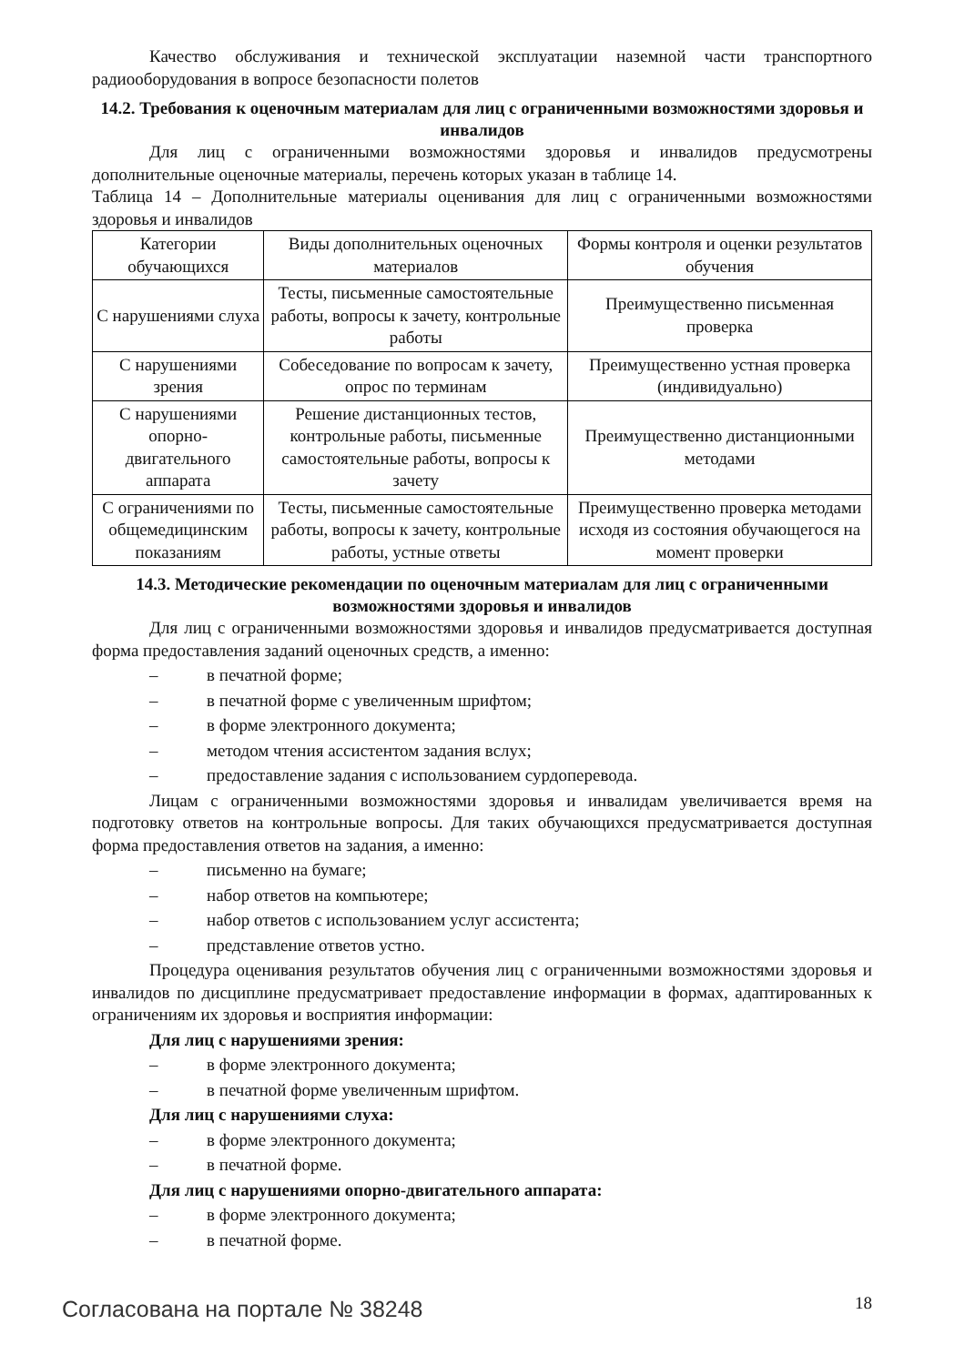Качество обслуживания и технической эксплуатации наземной части транспортного радиооборудования в вопросе безопасности полетов
14.2. Требования к оценочным материалам для лиц с ограниченными возможностями здоровья и инвалидов
Для лиц с ограниченными возможностями здоровья и инвалидов предусмотрены дополнительные оценочные материалы, перечень которых указан в таблице 14.
Таблица 14 – Дополнительные материалы оценивания для лиц с ограниченными возможностями здоровья и инвалидов
| Категории обучающихся | Виды дополнительных оценочных материалов | Формы контроля и оценки результатов обучения |
| С нарушениями слуха | Тесты, письменные самостоятельные работы, вопросы к зачету, контрольные работы | Преимущественно письменная проверка |
| С нарушениями зрения | Собеседование по вопросам к зачету, опрос по терминам | Преимущественно устная проверка (индивидуально) |
| С нарушениями опорно-двигательного аппарата | Решение дистанционных тестов, контрольные работы, письменные самостоятельные работы, вопросы к зачету | Преимущественно дистанционными методами |
| С ограничениями по общемедицинским показаниям | Тесты, письменные самостоятельные работы, вопросы к зачету, контрольные работы, устные ответы | Преимущественно проверка методами исходя из состояния обучающегося на момент проверки |
14.3. Методические рекомендации по оценочным материалам для лиц с ограниченными возможностями здоровья и инвалидов
Для лиц с ограниченными возможностями здоровья и инвалидов предусматривается доступная форма предоставления заданий оценочных средств, а именно:
– в печатной форме;
– в печатной форме с увеличенным шрифтом;
– в форме электронного документа;
– методом чтения ассистентом задания вслух;
– предоставление задания с использованием сурдоперевода.
Лицам с ограниченными возможностями здоровья и инвалидам увеличивается время на подготовку ответов на контрольные вопросы. Для таких обучающихся предусматривается доступная форма предоставления ответов на задания, а именно:
– письменно на бумаге;
– набор ответов на компьютере;
– набор ответов с использованием услуг ассистента;
– представление ответов устно.
Процедура оценивания результатов обучения лиц с ограниченными возможностями здоровья и инвалидов по дисциплине предусматривает предоставление информации в формах, адаптированных к ограничениям их здоровья и восприятия информации:
Для лиц с нарушениями зрения:
– в форме электронного документа;
– в печатной форме увеличенным шрифтом.
Для лиц с нарушениями слуха:
– в форме электронного документа;
– в печатной форме.
Для лиц с нарушениями опорно-двигательного аппарата:
– в форме электронного документа;
– в печатной форме.
Согласована на портале № 38248
18